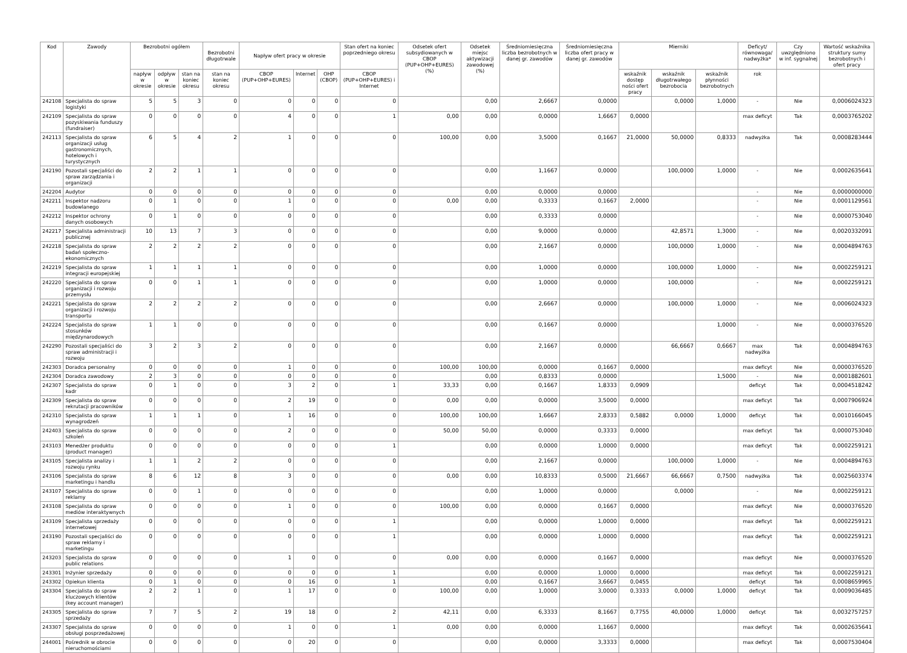| Kod | Zawody | Bezrobotni ogółem | | | Bezrobotni długotrwale | Napływ ofert pracy w okresie | | | Stan ofert na koniec poprzedniego okresu | Odsetek ofert subsydiowanych w CBOP (PUP+OHP+EURES) (%) | Odsetek miejsc aktywizacji zawodowej (%) | Średniomiesięczna liczba bezrobotnych w danej gr. zawodów | Średniomiesięczna liczba ofert pracy w danej gr. zawodów | Mierniki | | | Deficyt/ równowaga/ nadwyżka* | Czy uwzględniono w inf. sygnalnej | Wartość wskaźnika struktury sumy bezrobotnych i ofert pracy |
| --- | --- | --- | --- | --- | --- | --- | --- | --- | --- | --- | --- | --- | --- | --- | --- | --- | --- | --- | --- |
| | | napływ w okresie | odpływ w okresie | stan na koniec okresu | stan na koniec okresu | CBOP (PUP+OHP+EURES) | Internet | OHP (CBOP) | CBOP (PUP+OHP+EURES) i Internet | | | | | wskaźnik dostęp ności ofert pracy | wskaźnik długotrwałego bezrobocia | wskaźnik płynności bezrobotnych | rok | | |
| 242108 | Specjalista do spraw logistyki | 5 | 5 | 3 | 0 | 0 | 0 | 0 | 0 | | 0,00 | 2,6667 | 0,0000 | | 0,0000 | 1,0000 | - | Nie | 0,0006024323 |
| 242109 | Specjalista do spraw pozyskiwania funduszy (fundraiser) | 0 | 0 | 0 | 0 | 4 | 0 | 0 | 1 | 0,00 | 0,00 | 0,0000 | 1,6667 | 0,0000 | | | max deficyt | Tak | 0,0003765202 |
| 242113 | Specjalista do spraw organizacji usług gastronomicznych, hotelowych i turystycznych | 6 | 5 | 4 | 2 | 1 | 0 | 0 | 0 | 100,00 | 0,00 | 3,5000 | 0,1667 | 21,0000 | 50,0000 | 0,8333 | nadwyżka | Tak | 0,0008283444 |
| 242190 | Pozostali specjaliści do spraw zarządzania i organizacji | 2 | 2 | 1 | 1 | 0 | 0 | 0 | 0 | | 0,00 | 1,1667 | 0,0000 | | 100,0000 | 1,0000 | - | Nie | 0,0002635641 |
| 242204 | Audytor | 0 | 0 | 0 | 0 | 0 | 0 | 0 | 0 | | 0,00 | 0,0000 | 0,0000 | | | | - | Nie | 0,0000000000 |
| 242211 | Inspektor nadzoru budowlanego | 0 | 1 | 0 | 0 | 1 | 0 | 0 | 0 | 0,00 | 0,00 | 0,3333 | 0,1667 | 2,0000 | | | - | Nie | 0,0001129561 |
| 242212 | Inspektor ochrony danych osobowych | 0 | 1 | 0 | 0 | 0 | 0 | 0 | 0 | | 0,00 | 0,3333 | 0,0000 | | | | - | Nie | 0,0000753040 |
| 242217 | Specjalista administracji publicznej | 10 | 13 | 7 | 3 | 0 | 0 | 0 | 0 | | 0,00 | 9,0000 | 0,0000 | | 42,8571 | 1,3000 | - | Nie | 0,0020332091 |
| 242218 | Specjalista do spraw badań społeczno-ekonomicznych | 2 | 2 | 2 | 2 | 0 | 0 | 0 | 0 | | 0,00 | 2,1667 | 0,0000 | | 100,0000 | 1,0000 | - | Nie | 0,0004894763 |
| 242219 | Specjalista do spraw integracji europejskiej | 1 | 1 | 1 | 1 | 0 | 0 | 0 | 0 | | 0,00 | 1,0000 | 0,0000 | | 100,0000 | 1,0000 | - | Nie | 0,0002259121 |
| 242220 | Specjalista do spraw organizacji i rozwoju przemysłu | 0 | 0 | 1 | 1 | 0 | 0 | 0 | 0 | | 0,00 | 1,0000 | 0,0000 | | 100,0000 | | - | Nie | 0,0002259121 |
| 242221 | Specjalista do spraw organizacji i rozwoju transportu | 2 | 2 | 2 | 2 | 0 | 0 | 0 | 0 | | 0,00 | 2,6667 | 0,0000 | | 100,0000 | 1,0000 | - | Nie | 0,0006024323 |
| 242224 | Specjalista do spraw stosunków międzynarodowych | 1 | 1 | 0 | 0 | 0 | 0 | 0 | 0 | | 0,00 | 0,1667 | 0,0000 | | | 1,0000 | - | Nie | 0,0000376520 |
| 242290 | Pozostali specjaliści do spraw administracji i rozwoju | 3 | 2 | 3 | 2 | 0 | 0 | 0 | 0 | | 0,00 | 2,1667 | 0,0000 | | 66,6667 | 0,6667 | max nadwyżka | Tak | 0,0004894763 |
| 242303 | Doradca personalny | 0 | 0 | 0 | 0 | 1 | 0 | 0 | 0 | 100,00 | 100,00 | 0,0000 | 0,1667 | 0,0000 | | | max deficyt | Nie | 0,0000376520 |
| 242304 | Doradca zawodowy | 2 | 3 | 0 | 0 | 0 | 0 | 0 | 0 | | 0,00 | 0,8333 | 0,0000 | | | 1,5000 | - | Nie | 0,0001882601 |
| 242307 | Specjalista do spraw kadr | 0 | 1 | 0 | 0 | 3 | 2 | 0 | 1 | 33,33 | 0,00 | 0,1667 | 1,8333 | 0,0909 | | | deficyt | Tak | 0,0004518242 |
| 242309 | Specjalista do spraw rekrutacji pracowników | 0 | 0 | 0 | 0 | 2 | 19 | 0 | 0 | 0,00 | 0,00 | 0,0000 | 3,5000 | 0,0000 | | | max deficyt | Tak | 0,0007906924 |
| 242310 | Specjalista do spraw wynagrodzeń | 1 | 1 | 1 | 0 | 1 | 16 | 0 | 0 | 100,00 | 100,00 | 1,6667 | 2,8333 | 0,5882 | 0,0000 | 1,0000 | deficyt | Tak | 0,0010166045 |
| 242403 | Specjalista do spraw szkoleń | 0 | 0 | 0 | 0 | 2 | 0 | 0 | 0 | 50,00 | 50,00 | 0,0000 | 0,3333 | 0,0000 | | | max deficyt | Tak | 0,0000753040 |
| 243103 | Menedżer produktu (product manager) | 0 | 0 | 0 | 0 | 0 | 0 | 0 | 1 | | 0,00 | 0,0000 | 1,0000 | 0,0000 | | | max deficyt | Tak | 0,0002259121 |
| 243105 | Specjalista analizy i rozwoju rynku | 1 | 1 | 2 | 2 | 0 | 0 | 0 | 0 | | 0,00 | 2,1667 | 0,0000 | | 100,0000 | 1,0000 | - | Nie | 0,0004894763 |
| 243106 | Specjalista do spraw marketingu i handlu | 8 | 6 | 12 | 8 | 3 | 0 | 0 | 0 | 0,00 | 0,00 | 10,8333 | 0,5000 | 21,6667 | 66,6667 | 0,7500 | nadwyżka | Tak | 0,0025603374 |
| 243107 | Specjalista do spraw reklamy | 0 | 0 | 1 | 0 | 0 | 0 | 0 | 0 | | 0,00 | 1,0000 | 0,0000 | | 0,0000 | | - | Nie | 0,0002259121 |
| 243108 | Specjalista do spraw mediów interaktywnych | 0 | 0 | 0 | 0 | 1 | 0 | 0 | 0 | 100,00 | 0,00 | 0,0000 | 0,1667 | 0,0000 | | | max deficyt | Nie | 0,0000376520 |
| 243109 | Specjalista sprzedaży internetowej | 0 | 0 | 0 | 0 | 0 | 0 | 0 | 1 | | 0,00 | 0,0000 | 1,0000 | 0,0000 | | | max deficyt | Tak | 0,0002259121 |
| 243190 | Pozostali specjaliści do spraw reklamy i marketingu | 0 | 0 | 0 | 0 | 0 | 0 | 0 | 1 | | 0,00 | 0,0000 | 1,0000 | 0,0000 | | | max deficyt | Tak | 0,0002259121 |
| 243203 | Specjalista do spraw public relations | 0 | 0 | 0 | 0 | 1 | 0 | 0 | 0 | 0,00 | 0,00 | 0,0000 | 0,1667 | 0,0000 | | | max deficyt | Nie | 0,0000376520 |
| 243301 | Inżynier sprzedaży | 0 | 0 | 0 | 0 | 0 | 0 | 0 | 1 | | 0,00 | 0,0000 | 1,0000 | 0,0000 | | | max deficyt | Tak | 0,0002259121 |
| 243302 | Opiekun klienta | 0 | 1 | 0 | 0 | 0 | 16 | 0 | 1 | | 0,00 | 0,1667 | 3,6667 | 0,0455 | | | deficyt | Tak | 0,0008659965 |
| 243304 | Specjalista do spraw kluczowych klientów (key account manager) | 2 | 2 | 1 | 0 | 1 | 17 | 0 | 0 | 100,00 | 0,00 | 1,0000 | 3,0000 | 0,3333 | 0,0000 | 1,0000 | deficyt | Tak | 0,0009036485 |
| 243305 | Specjalista do spraw sprzedaży | 7 | 7 | 5 | 2 | 19 | 18 | 0 | 2 | 42,11 | 0,00 | 6,3333 | 8,1667 | 0,7755 | 40,0000 | 1,0000 | deficyt | Tak | 0,0032757257 |
| 243307 | Specjalista do spraw obsługi posprzedażowej | 0 | 0 | 0 | 0 | 1 | 0 | 0 | 1 | 0,00 | 0,00 | 0,0000 | 1,1667 | 0,0000 | | | max deficyt | Tak | 0,0002635641 |
| 244001 | Pośrednik w obrocie nieruchomościami | 0 | 0 | 0 | 0 | 0 | 20 | 0 | 0 | | 0,00 | 0,0000 | 3,3333 | 0,0000 | | | max deficyt | Tak | 0,0007530404 |